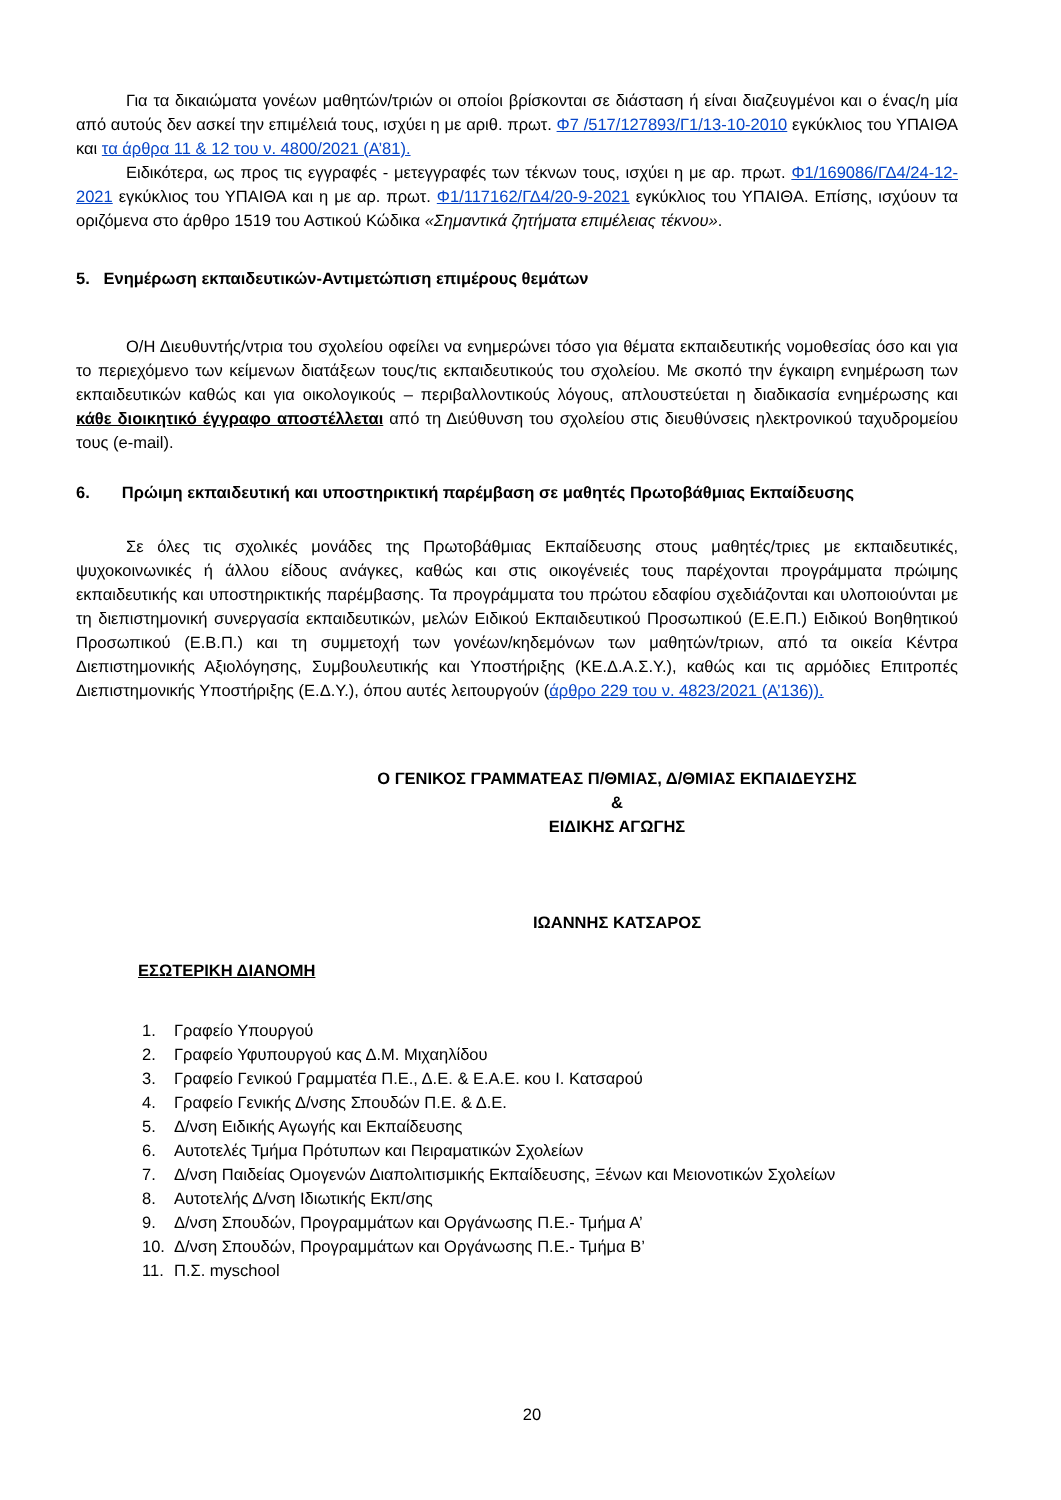Για τα δικαιώματα γονέων μαθητών/τριών οι οποίοι βρίσκονται σε διάσταση ή είναι διαζευγμένοι και ο ένας/η μία από αυτούς δεν ασκεί την επιμέλειά τους, ισχύει η με αριθ. πρωτ. Φ7 /517/127893/Γ1/13-10-2010 εγκύκλιος του ΥΠΑΙΘΑ και τα άρθρα 11 & 12 του ν. 4800/2021 (Α’81).
Ειδικότερα, ως προς τις εγγραφές - μετεγγραφές των τέκνων τους, ισχύει η με αρ. πρωτ. Φ1/169086/ΓΔ4/24-12-2021 εγκύκλιος του ΥΠΑΙΘΑ και η με αρ. πρωτ. Φ1/117162/ΓΔ4/20-9-2021 εγκύκλιος του ΥΠΑΙΘΑ. Επίσης, ισχύουν τα οριζόμενα στο άρθρο 1519 του Αστικού Κώδικα «Σημαντικά ζητήματα επιμέλειας τέκνου».
5. Ενημέρωση εκπαιδευτικών-Αντιμετώπιση επιμέρους θεμάτων
Ο/Η Διευθυντής/ντρια του σχολείου οφείλει να ενημερώνει τόσο για θέματα εκπαιδευτικής νομοθεσίας όσο και για το περιεχόμενο των κείμενων διατάξεων τους/τις εκπαιδευτικούς του σχολείου. Με σκοπό την έγκαιρη ενημέρωση των εκπαιδευτικών καθώς και για οικολογικούς – περιβαλλοντικούς λόγους, απλουστεύεται η διαδικασία ενημέρωσης και κάθε διοικητικό έγγραφο αποστέλλεται από τη Διεύθυνση του σχολείου στις διευθύνσεις ηλεκτρονικού ταχυδρομείου τους (e-mail).
6. Πρώιμη εκπαιδευτική και υποστηρικτική παρέμβαση σε μαθητές Πρωτοβάθμιας Εκπαίδευσης
Σε όλες τις σχολικές μονάδες της Πρωτοβάθμιας Εκπαίδευσης στους μαθητές/τριες με εκπαιδευτικές, ψυχοκοινωνικές ή άλλου είδους ανάγκες, καθώς και στις οικογένειές τους παρέχονται προγράμματα πρώιμης εκπαιδευτικής και υποστηρικτικής παρέμβασης. Τα προγράμματα του πρώτου εδαφίου σχεδιάζονται και υλοποιούνται με τη διεπιστημονική συνεργασία εκπαιδευτικών, μελών Ειδικού Εκπαιδευτικού Προσωπικού (Ε.Ε.Π.) Ειδικού Βοηθητικού Προσωπικού (Ε.Β.Π.) και τη συμμετοχή των γονέων/κηδεμόνων των μαθητών/τριων, από τα οικεία Κέντρα Διεπιστημονικής Αξιολόγησης, Συμβουλευτικής και Υποστήριξης (ΚΕ.Δ.Α.Σ.Υ.), καθώς και τις αρμόδιες Επιτροπές Διεπιστημονικής Υποστήριξης (Ε.Δ.Υ.), όπου αυτές λειτουργούν (άρθρο 229 του ν. 4823/2021 (Α’136)).
Ο ΓΕΝΙΚΟΣ ΓΡΑΜΜΑΤΕΑΣ Π/ΘΜΙΑΣ, Δ/ΘΜΙΑΣ ΕΚΠΑΙΔΕΥΣΗΣ
&
ΕΙΔΙΚΗΣ ΑΓΩΓΗΣ
ΙΩΑΝΝΗΣ ΚΑΤΣΑΡΟΣ
ΕΣΩΤΕΡΙΚΗ ΔΙΑΝΟΜΗ
1. Γραφείο Υπουργού
2. Γραφείο Υφυπουργού κας Δ.Μ. Μιχαηλίδου
3. Γραφείο Γενικού Γραμματέα Π.Ε., Δ.Ε. & Ε.Α.Ε. κου Ι. Κατσαρού
4. Γραφείο Γενικής Δ/νσης Σπουδών Π.Ε. & Δ.Ε.
5. Δ/νση Ειδικής Αγωγής και Εκπαίδευσης
6. Αυτοτελές Τμήμα Πρότυπων και Πειραματικών Σχολείων
7. Δ/νση Παιδείας Ομογενών Διαπολιτισμικής Εκπαίδευσης, Ξένων και Μειονοτικών Σχολείων
8. Αυτοτελής Δ/νση Ιδιωτικής Εκπ/σης
9. Δ/νση Σπουδών, Προγραμμάτων και Οργάνωσης Π.Ε.- Τμήμα Α’
10. Δ/νση Σπουδών, Προγραμμάτων και Οργάνωσης Π.Ε.- Τμήμα Β’
11. Π.Σ. myschool
20